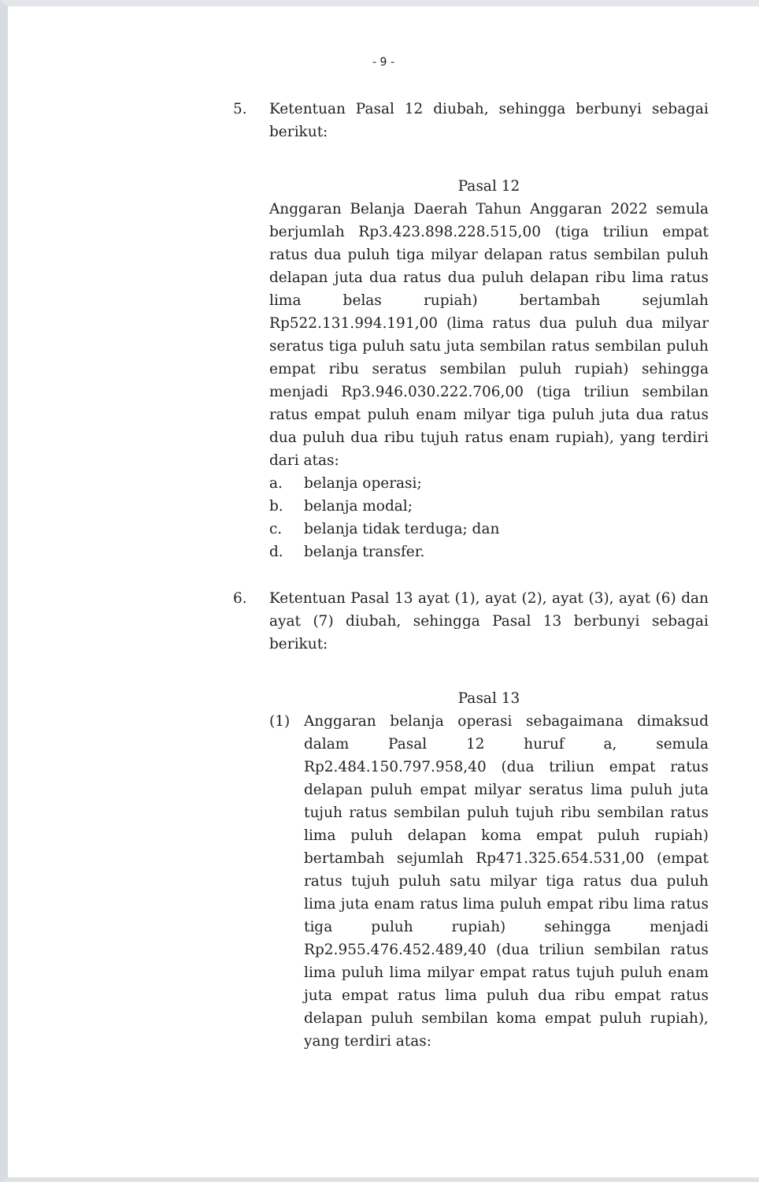- 9 -
5. Ketentuan Pasal 12 diubah, sehingga berbunyi sebagai berikut:
Pasal 12
Anggaran Belanja Daerah Tahun Anggaran 2022 semula berjumlah Rp3.423.898.228.515,00 (tiga triliun empat ratus dua puluh tiga milyar delapan ratus sembilan puluh delapan juta dua ratus dua puluh delapan ribu lima ratus lima belas rupiah) bertambah sejumlah Rp522.131.994.191,00 (lima ratus dua puluh dua milyar seratus tiga puluh satu juta sembilan ratus sembilan puluh empat ribu seratus sembilan puluh rupiah) sehingga menjadi Rp3.946.030.222.706,00 (tiga triliun sembilan ratus empat puluh enam milyar tiga puluh juta dua ratus dua puluh dua ribu tujuh ratus enam rupiah), yang terdiri dari atas:
a. belanja operasi;
b. belanja modal;
c. belanja tidak terduga; dan
d. belanja transfer.
6. Ketentuan Pasal 13 ayat (1), ayat (2), ayat (3), ayat (6) dan ayat (7) diubah, sehingga Pasal 13 berbunyi sebagai berikut:
Pasal 13
(1) Anggaran belanja operasi sebagaimana dimaksud dalam Pasal 12 huruf a, semula Rp2.484.150.797.958,40 (dua triliun empat ratus delapan puluh empat milyar seratus lima puluh juta tujuh ratus sembilan puluh tujuh ribu sembilan ratus lima puluh delapan koma empat puluh rupiah) bertambah sejumlah Rp471.325.654.531,00 (empat ratus tujuh puluh satu milyar tiga ratus dua puluh lima juta enam ratus lima puluh empat ribu lima ratus tiga puluh rupiah) sehingga menjadi Rp2.955.476.452.489,40 (dua triliun sembilan ratus lima puluh lima milyar empat ratus tujuh puluh enam juta empat ratus lima puluh dua ribu empat ratus delapan puluh sembilan koma empat puluh rupiah), yang terdiri atas: